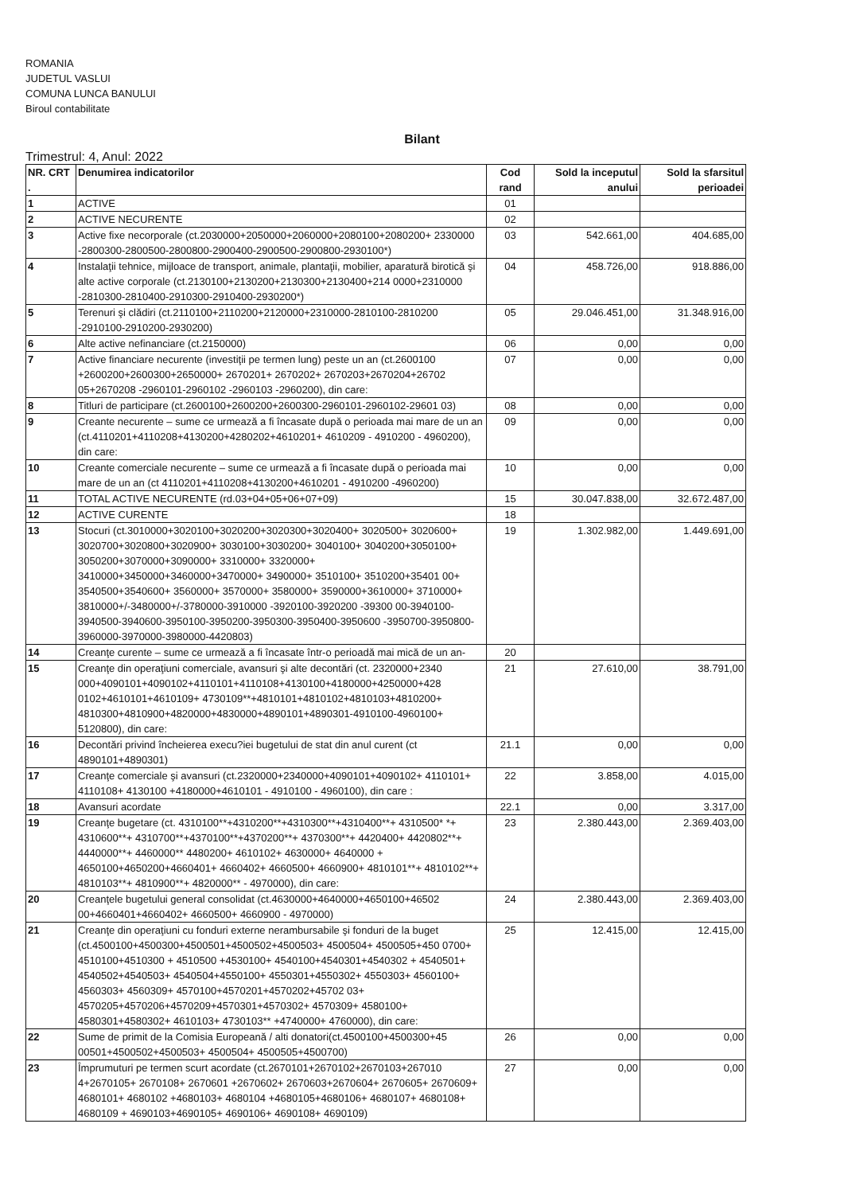ROMANIA
JUDETUL VASLUI
COMUNA LUNCA BANULUI
Biroul contabilitate
Bilant
Trimestrul: 4, Anul: 2022
| NR. CRT . | Denumirea indicatorilor | Cod rand | Sold la inceputul anului | Sold la sfarsitul perioadei |
| --- | --- | --- | --- | --- |
| 1 | ACTIVE | 01 | | |
| 2 | ACTIVE NECURENTE | 02 | | |
| 3 | Active fixe necorporale (ct.2030000+2050000+2060000+2080100+2080200+ 2330000 -2800300-2800500-2800800-2900400-2900500-2900800-2930100*) | 03 | 542.661,00 | 404.685,00 |
| 4 | Instalaţii tehnice, mijloace de transport, animale, plantaţii, mobilier, aparatură birotică şi alte active corporale (ct.2130100+2130200+2130300+2130400+214 0000+2310000 -2810300-2810400-2910300-2910400-2930200*) | 04 | 458.726,00 | 918.886,00 |
| 5 | Terenuri şi clădiri (ct.2110100+2110200+2120000+2310000-2810100-2810200 -2910100-2910200-2930200) | 05 | 29.046.451,00 | 31.348.916,00 |
| 6 | Alte active nefinanciare (ct.2150000) | 06 | 0,00 | 0,00 |
| 7 | Active financiare necurente (investiţii pe termen lung) peste un an (ct.2600100 +2600200+2600300+2650000+ 2670201+ 2670202+ 2670203+2670204+26702 05+2670208 -2960101-2960102 -2960103 -2960200), din care: | 07 | 0,00 | 0,00 |
| 8 | Titluri de participare (ct.2600100+2600200+2600300-2960101-2960102-29601 03) | 08 | 0,00 | 0,00 |
| 9 | Creante necurente – sume ce urmează a fi încasate după o perioada mai mare de un an (ct.4110201+4110208+4130200+4280202+4610201+ 4610209 - 4910200 - 4960200), din care: | 09 | 0,00 | 0,00 |
| 10 | Creante comerciale necurente – sume ce urmează a fi încasate după o perioada mai mare de un an (ct 4110201+4110208+4130200+4610201 - 4910200 -4960200) | 10 | 0,00 | 0,00 |
| 11 | TOTAL ACTIVE NECURENTE (rd.03+04+05+06+07+09) | 15 | 30.047.838,00 | 32.672.487,00 |
| 12 | ACTIVE CURENTE | 18 | | |
| 13 | Stocuri (ct.3010000+3020100+3020200+3020300+3020400+ 3020500+ 3020600+ 3020700+3020800+3020900+ 3030100+3030200+ 3040100+ 3040200+3050100+ 3050200+3070000+3090000+ 3310000+ 3320000+ 3410000+3450000+3460000+3470000+ 3490000+ 3510100+ 3510200+35401 00+ 3540500+3540600+ 3560000+ 3570000+ 3580000+ 3590000+3610000+ 3710000+ 3810000+/-3480000+/-3780000-3910000 -3920100-3920200 -39300 00-3940100-3940500-3940600-3950100-3950200-3950300-3950400-3950600 -3950700-3950800-3960000-3970000-3980000-4420803) | 19 | 1.302.982,00 | 1.449.691,00 |
| 14 | Creanţe curente – sume ce urmează a fi încasate într-o perioadă mai mică de un an- | 20 | | |
| 15 | Creanţe din operaţiuni comerciale, avansuri şi alte decontări (ct. 2320000+2340 000+4090101+4090102+4110101+4110108+4130100+4180000+4250000+428 0102+4610101+4610109+ 4730109**+4810101+4810102+4810103+4810200+ 4810300+4810900+4820000+4830000+4890101+4890301-4910100-4960100+ 5120800), din care: | 21 | 27.610,00 | 38.791,00 |
| 16 | Decontări privind încheierea execu?iei bugetului de stat din anul curent (ct 4890101+4890301) | 21.1 | 0,00 | 0,00 |
| 17 | Creanţe comerciale şi avansuri (ct.2320000+2340000+4090101+4090102+ 4110101+ 4110108+ 4130100 +4180000+4610101 - 4910100 - 4960100), din care : | 22 | 3.858,00 | 4.015,00 |
| 18 | Avansuri acordate | 22.1 | 0,00 | 3.317,00 |
| 19 | Creanţe bugetare (ct. 4310100**+4310200**+4310300**+4310400**+ 4310500* *+ 4310600**+ 4310700**+4370100**+4370200**+ 4370300**+ 4420400+ 4420802**+ 4440000**+ 4460000** 4480200+ 4610102+ 4630000+ 4640000 + 4650100+4650200+4660401+ 4660402+ 4660500+ 4660900+ 4810101**+ 4810102**+ 4810103**+ 4810900**+ 4820000** - 4970000), din care: | 23 | 2.380.443,00 | 2.369.403,00 |
| 20 | Creanţele bugetului general consolidat (ct.4630000+4640000+4650100+46502 00+4660401+4660402+ 4660500+ 4660900 - 4970000) | 24 | 2.380.443,00 | 2.369.403,00 |
| 21 | Creanţe din operaţiuni cu fonduri externe nerambursabile şi fonduri de la buget (ct.4500100+4500300+4500501+4500502+4500503+ 4500504+ 4500505+450 0700+ 4510100+4510300 + 4510500 +4530100+ 4540100+4540301+4540302 + 4540501+ 4540502+4540503+ 4540504+4550100+ 4550301+4550302+ 4550303+ 4560100+ 4560303+ 4560309+ 4570100+4570201+4570202+45702 03+ 4570205+4570206+4570209+4570301+4570302+ 4570309+ 4580100+ 4580301+4580302+ 4610103+ 4730103** +4740000+ 4760000), din care: | 25 | 12.415,00 | 12.415,00 |
| 22 | Sume de primit de la Comisia Europeană / alti donatori(ct.4500100+4500300+45 00501+4500502+4500503+ 4500504+ 4500505+4500700) | 26 | 0,00 | 0,00 |
| 23 | Împrumuturi pe termen scurt acordate (ct.2670101+2670102+2670103+267010 4+2670105+ 2670108+ 2670601 +2670602+ 2670603+2670604+ 2670605+ 2670609+ 4680101+ 4680102 +4680103+ 4680104 +4680105+4680106+ 4680107+ 4680108+ 4680109 + 4690103+4690105+ 4690106+ 4690108+ 4690109) | 27 | 0,00 | 0,00 |